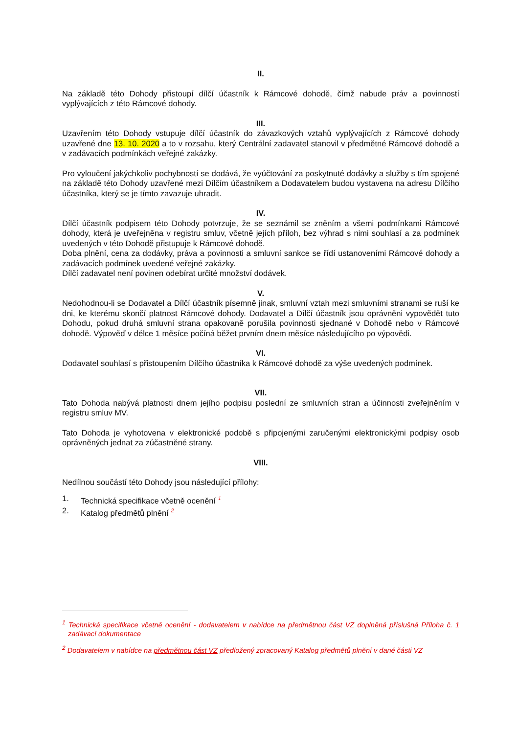II.
Na základě této Dohody přistoupí dílčí účastník k Rámcové dohodě, čímž nabude práv a povinností vyplývajících z této Rámcové dohody.
III.
Uzavřením této Dohody vstupuje dílčí účastník do závazkových vztahů vyplývajících z Rámcové dohody uzavřené dne 13. 10. 2020 a to v rozsahu, který Centrální zadavatel stanovil v předmětné Rámcové dohodě a v zadávacích podmínkách veřejné zakázky.
Pro vyloučení jakýchkoliv pochybností se dodává, že vyúčtování za poskytnuté dodávky a služby s tím spojené na základě této Dohody uzavřené mezi Dílčím účastníkem a Dodavatelem budou vystavena na adresu Dílčího účastníka, který se je tímto zavazuje uhradit.
IV.
Dílčí účastník podpisem této Dohody potvrzuje, že se seznámil se zněním a všemi podmínkami Rámcové dohody, která je uveřejněna v registru smluv, včetně jejích příloh, bez výhrad s nimi souhlasí a za podmínek uvedených v této Dohodě přistupuje k Rámcové dohodě.
Doba plnění, cena za dodávky, práva a povinnosti a smluvní sankce se řídí ustanoveními Rámcové dohody a zadávacích podmínek uvedené veřejné zakázky.
Dílčí zadavatel není povinen odebírat určité množství dodávek.
V.
Nedohodnou-li se Dodavatel a Dílčí účastník písemně jinak, smluvní vztah mezi smluvními stranami se ruší ke dni, ke kterému skončí platnost Rámcové dohody. Dodavatel a Dílčí účastník jsou oprávněni vypovědět tuto Dohodu, pokud druhá smluvní strana opakovaně porušila povinnosti sjednané v Dohodě nebo v Rámcové dohodě. Výpověď v délce 1 měsíce počíná běžet prvním dnem měsíce následujícího po výpovědi.
VI.
Dodavatel souhlasí s přistoupením Dílčího účastníka k Rámcové dohodě za výše uvedených podmínek.
VII.
Tato Dohoda nabývá platnosti dnem jejího podpisu poslední ze smluvních stran a účinnosti zveřejněním v registru smluv MV.
Tato Dohoda je vyhotovena v elektronické podobě s připojenými zaručenými elektronickými podpisy osob oprávněných jednat za zúčastněné strany.
VIII.
Nedílnou součástí této Dohody jsou následující přílohy:
1. Technická specifikace včetně ocenění <sup>1</sup>
2. Katalog předmětů plnění <sup>2</sup>
<sup>1</sup> Technická specifikace včetně ocenění - dodavatelem v nabídce na předmětnou část VZ doplněná příslušná Příloha č. 1 zadávací dokumentace
<sup>2</sup> Dodavatelem v nabídce na předmětnou část VZ předložený zpracovaný Katalog předmětů plnění v dané části VZ